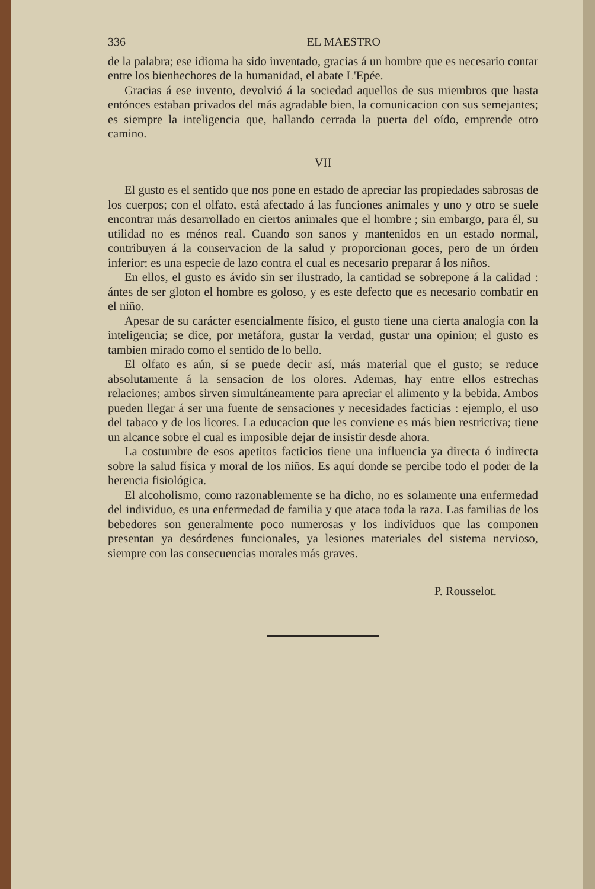336 EL MAESTRO
de la palabra; ese idioma ha sido inventado, gracias á un hombre que es necesario contar entre los bienhechores de la humanidad, el abate L'Epée.
Gracias á ese invento, devolvió á la sociedad aquellos de sus miembros que hasta entónces estaban privados del más agradable bien, la comunicacion con sus semejantes; es siempre la inteligencia que, hallando cerrada la puerta del oído, emprende otro camino.
VII
El gusto es el sentido que nos pone en estado de apreciar las propiedades sabrosas de los cuerpos; con el olfato, está afectado á las funciones animales y uno y otro se suele encontrar más desarrollado en ciertos animales que el hombre ; sin embargo, para él, su utilidad no es ménos real. Cuando son sanos y mantenidos en un estado normal, contribuyen á la conservacion de la salud y proporcionan goces, pero de un órden inferior; es una especie de lazo contra el cual es necesario preparar á los niños.
En ellos, el gusto es ávido sin ser ilustrado, la cantidad se sobrepone á la calidad : ántes de ser gloton el hombre es goloso, y es este defecto que es necesario combatir en el niño.
Apesar de su carácter esencialmente físico, el gusto tiene una cierta analogía con la inteligencia; se dice, por metáfora, gustar la verdad, gustar una opinion; el gusto es tambien mirado como el sentido de lo bello.
El olfato es aún, sí se puede decir así, más material que el gusto; se reduce absolutamente á la sensacion de los olores. Ademas, hay entre ellos estrechas relaciones; ambos sirven simultáneamente para apreciar el alimento y la bebida. Ambos pueden llegar á ser una fuente de sensaciones y necesidades facticias : ejemplo, el uso del tabaco y de los licores. La educacion que les conviene es más bien restrictiva; tiene un alcance sobre el cual es imposible dejar de insistir desde ahora.
La costumbre de esos apetitos facticios tiene una influencia ya directa ó indirecta sobre la salud física y moral de los niños. Es aquí donde se percibe todo el poder de la herencia fisiológica.
El alcoholismo, como razonablemente se ha dicho, no es solamente una enfermedad del individuo, es una enfermedad de familia y que ataca toda la raza. Las familias de los bebedores son generalmente poco numerosas y los individuos que las componen presentan ya desórdenes funcionales, ya lesiones materiales del sistema nervioso, siempre con las consecuencias morales más graves.
P. Rousselot.